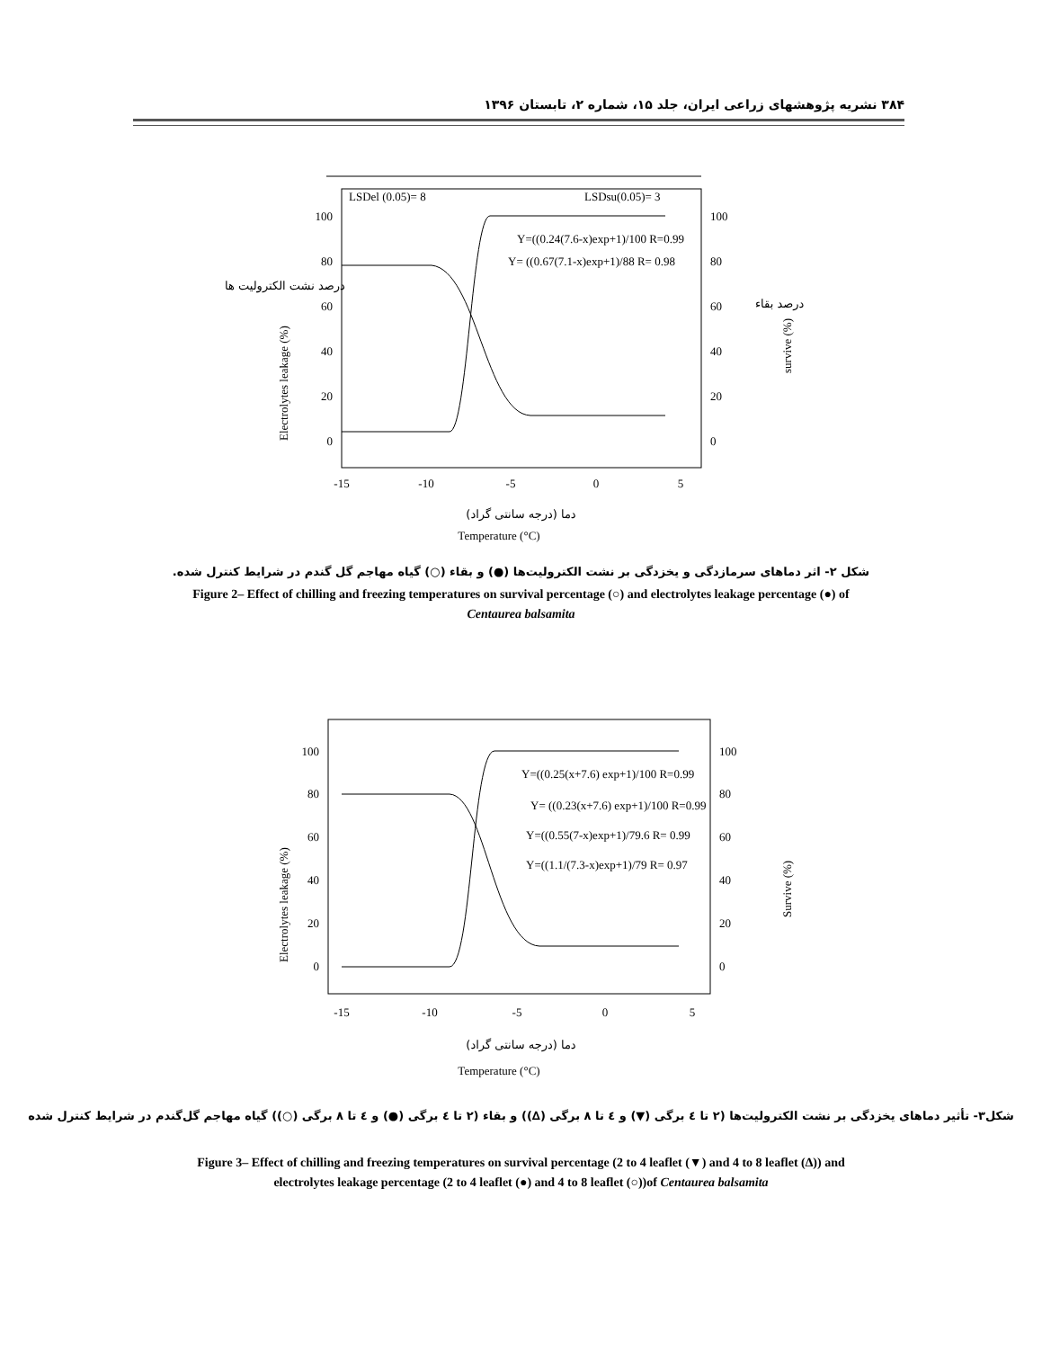۳۸۴ نشریه پژوهشهای زراعی ایران، جلد ۱۵، شماره ۲، تابستان ۱۳۹۶
LSDel (0.05)= 8
LSDsu(0.05)= 3
100
80
60
40
20
0
100
80
60
40
20
0
-15
-10
-5
0
5
Y=((0.24(7.6-x)exp+1)/100 R=0.99
Y= ((0.67(7.1-x)exp+1)/88 R= 0.98
Electrolytes leakage (%)
survive (%)
Temperature (°C)
دما (درجه سانتی گراد)
درصد نشت الکترولیت ها
درصد بقاء
شکل ۲- اثر دماهای سرمازدگی و یخزدگی بر نشت الکترولیت‌ها (●) و بقاء (○) گیاه مهاجم گل گندم در شرایط کنترل شده.
Figure 2– Effect of chilling and freezing temperatures on survival percentage (○) and electrolytes leakage percentage (●) of
Centaurea balsamita
100
80
60
40
20
0
100
80
60
40
20
0
-15
-10
-5
0
5
Y=((0.25(x+7.6) exp+1)/100 R=0.99
Y= ((0.23(x+7.6) exp+1)/100 R=0.99
Y=((0.55(7-x)exp+1)/79.6 R= 0.99
Y=((1.1/(7.3-x)exp+1)/79 R= 0.97
Electrolytes leakage (%)
Survive (%)
Temperature (°C)
دما (درجه سانتی گراد)
شکل۳- تأثیر دماهای یخزدگی بر نشت الکترولیت‌ها (۲ تا ٤ برگی (▼) و ٤ تا ۸ برگی (∆)) و بقاء (۲ تا ٤ برگی (●) و ٤ تا ۸ برگی (○)) گیاه مهاجم گل‌گندم در شرایط کنترل شده
Figure 3– Effect of chilling and freezing temperatures on survival percentage (2 to 4 leaflet (▼) and 4 to 8 leaflet (∆)) and
electrolytes leakage percentage (2 to 4 leaflet (●) and 4 to 8 leaflet (○))of Centaurea balsamita